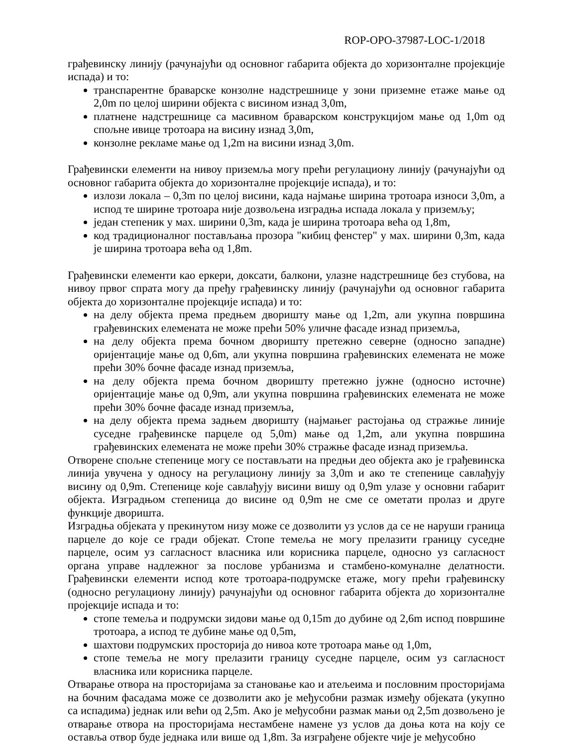ROP-OPO-37987-LOC-1/2018
грађевинску линију (рачунајући од основног габарита објекта до хоризонталне пројекције испада) и то:
транспарентне браварске конзолне надстрешнице у зони приземне етаже мање од 2,0m по целој ширини објекта с висином изнад 3,0m,
платнене надстрешнице са масивном браварском конструкцијом мање од 1,0m од спољне ивице тротоара на висину изнад 3,0m,
конзолне рекламе мање од 1,2m на висини изнад 3,0m.
Грађевински елементи на нивоу приземља могу прећи регулациону линију (рачунајући од основног габарита објекта до хоризонталне пројекције испада), и то:
излози локала – 0,3m по целој висини, када најмање ширина тротоара износи 3,0m, а испод те ширине тротоара није дозвољена изградња испада локала у приземљу;
један степеник у мах. ширини 0,3m, када је ширина тротоара већа од 1,8m,
код традиционалног постављања прозора "кибиц фенстер" у мах. ширини 0,3m, када је ширина тротоара већа од 1,8m.
Грађевински елементи као еркери, доксати, балкони, улазне надстрешнице без стубова, на нивоу првог спрата могу да пређу грађевинску линију (рачунајући од основног габарита објекта до хоризонталне пројекције испада) и то:
на делу објекта према предњем дворишту мање од 1,2m, али укупна површина грађевинских елемената не може прећи 50% уличне фасаде изнад приземља,
на делу објекта према бочном дворишту претежно северне (односно западне) оријентације мање од 0,6m, али укупна површина грађевинских елемената не може прећи 30% бочне фасаде изнад приземља,
на делу објекта према бочном дворишту претежно јужне (односно источне) оријентације мање од 0,9m, али укупна површина грађевинских елемената не може прећи 30% бочне фасаде изнад приземља,
на делу објекта према задњем дворишту (најмањег растојања од стражње линије суседне грађевинске парцеле од 5,0m) мање од 1,2m, али укупна површина грађевинских елемената не може прећи 30% стражње фасаде изнад приземља.
Отворене спољне степенице могу се постављати на предњи део објекта ако је грађевинска линија увучена у односу на регулациону линију за 3,0m и ако те степенице савлађују висину од 0,9m. Степенице које савлађују висини вишу од 0,9m улазе у основни габарит објекта. Изградњом степеница до висине од 0,9m не сме се ометати пролаз и друге функције дворишта.
Изградња објеката у прекинутом низу може се дозволити уз услов да се не наруши граница парцеле до које се гради објекат. Стопе темеља не могу прелазити границу суседне парцеле, осим уз сагласност власника или корисника парцеле, односно уз сагласност органа управе надлежног за послове урбанизма и стамбено-комуналне делатности. Грађевински елементи испод коте тротоара-подрумске етаже, могу прећи грађевинску (односно регулациону линију) рачунајући од основног габарита објекта до хоризонталне пројекције испада и то:
стопе темеља и подрумски зидови мање од 0,15m до дубине од 2,6m испод површине тротоара, а испод те дубине мање од 0,5m,
шахтови подрумских просторија до нивоа коте тротоара мање од 1,0m,
стопе темеља не могу прелазити границу суседне парцеле, осим уз сагласност власника или корисника парцеле.
Отварање отвора на просторијама за становање као и атељеима и пословним просторијама на бочним фасадама може се дозволити ако је међусобни размак између објеката (укупно са испадима) једнак или већи од 2,5m. Ако је међусобни размак мањи од 2,5m дозвољено је отварање отвора на просторијама нестамбене намене уз услов да доња кота на коју се оставља отвор буде једнака или више од 1,8m. За изграђене објекте чије је међусобно